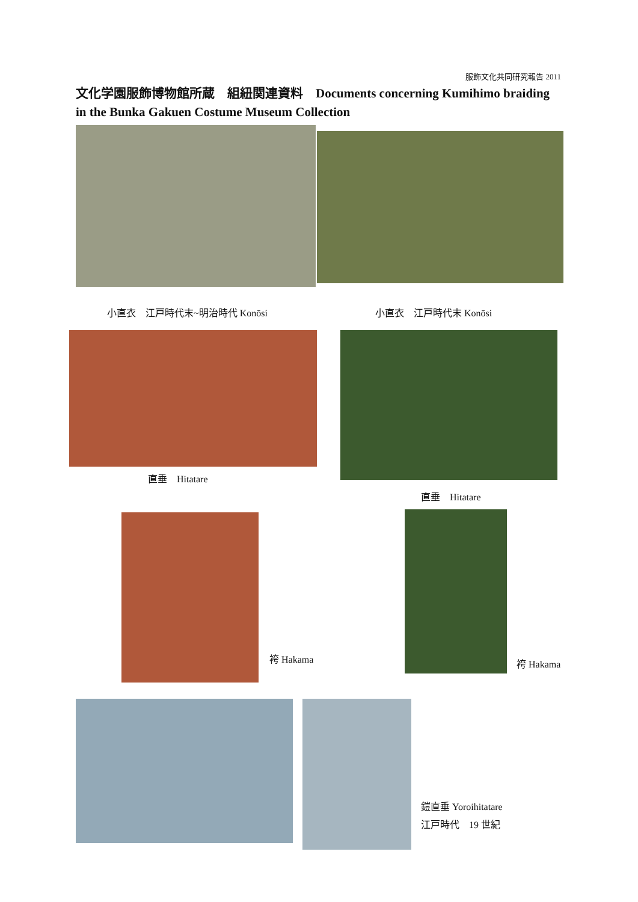服飾文化共同研究報告 2011
文化学園服飾博物館所蔵　組紐関連資料　Documents concerning Kumihimo braiding in the Bunka Gakuen Costume Museum Collection
小直衣　江戸時代末~明治時代 Konōsi 小直衣　江戸時代末 Konōsi
直垂　Hitatare
直垂　Hitatare
袴 Hakama 袴 Hakama
鎧直垂 Yoroihitatare
江戸時代　19 世紀